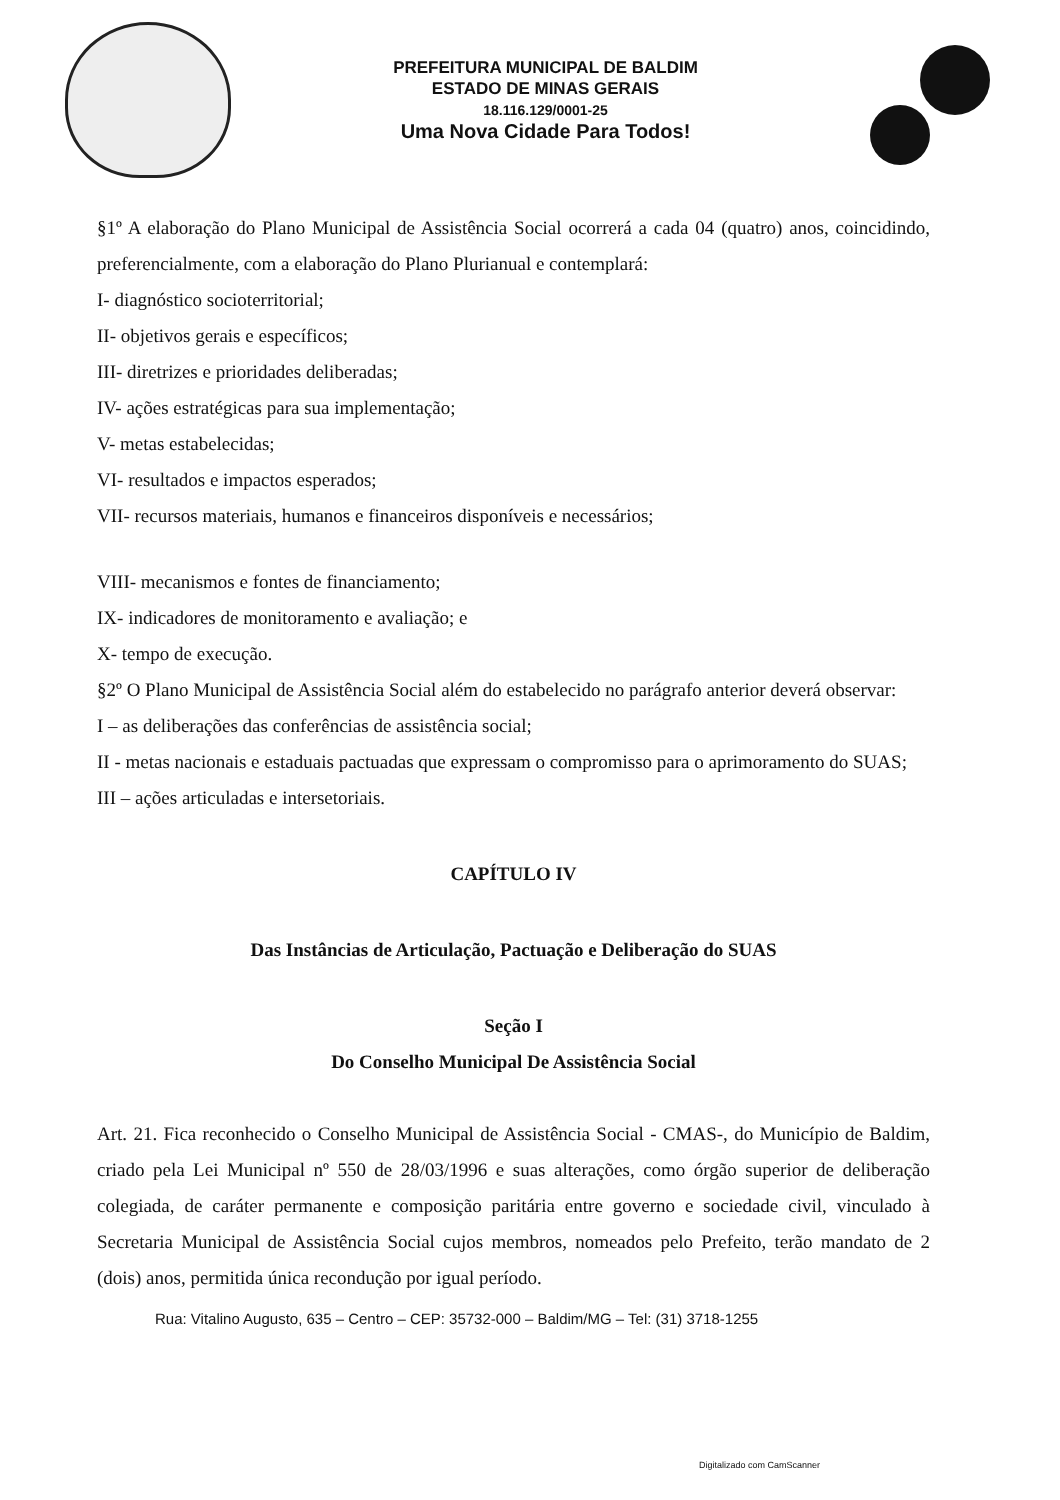PREFEITURA MUNICIPAL DE BALDIM
ESTADO DE MINAS GERAIS
18.116.129/0001-25
Uma Nova Cidade Para Todos!
§1º A elaboração do Plano Municipal de Assistência Social ocorrerá a cada 04 (quatro) anos, coincidindo, preferencialmente, com a elaboração do Plano Plurianual e contemplará:
I- diagnóstico socioterritorial;
II- objetivos gerais e específicos;
III- diretrizes e prioridades deliberadas;
IV- ações estratégicas para sua implementação;
V- metas estabelecidas;
VI- resultados e impactos esperados;
VII- recursos materiais, humanos e financeiros disponíveis e necessários;
VIII- mecanismos e fontes de financiamento;
IX- indicadores de monitoramento e avaliação; e
X- tempo de execução.
§2º O Plano Municipal de Assistência Social além do estabelecido no parágrafo anterior deverá observar:
I – as deliberações das conferências de assistência social;
II - metas nacionais e estaduais pactuadas que expressam o compromisso para o aprimoramento do SUAS;
III – ações articuladas e intersetoriais.
CAPÍTULO IV
Das Instâncias de Articulação, Pactuação e Deliberação do SUAS
Seção I
Do Conselho Municipal De Assistência Social
Art. 21. Fica reconhecido o Conselho Municipal de Assistência Social - CMAS-, do Município de Baldim, criado pela Lei Municipal nº 550 de 28/03/1996 e suas alterações, como órgão superior de deliberação colegiada, de caráter permanente e composição paritária entre governo e sociedade civil, vinculado à Secretaria Municipal de Assistência Social cujos membros, nomeados pelo Prefeito, terão mandato de 2 (dois) anos, permitida única recondução por igual período.
Rua: Vitalino Augusto, 635 – Centro – CEP: 35732-000 – Baldim/MG – Tel: (31) 3718-1255
Digitalizado com CamScanner